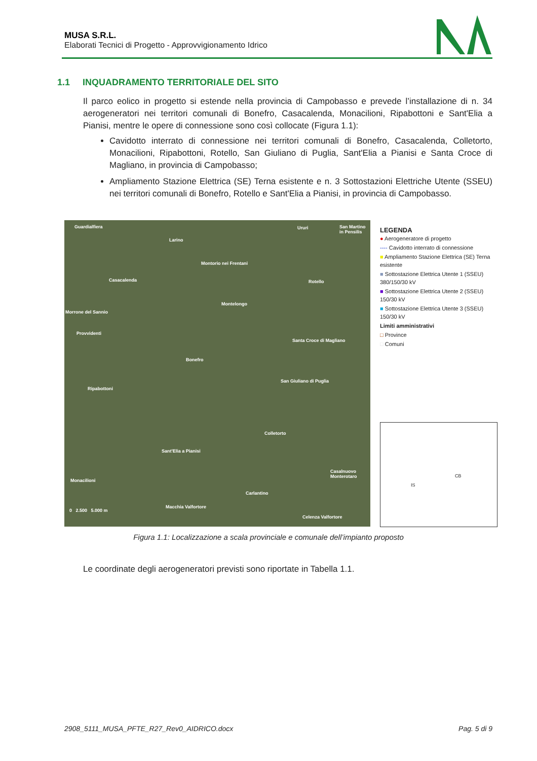MUSA S.R.L.
Elaborati Tecnici di Progetto - Approvvigionamento Idrico
1.1 INQUADRAMENTO TERRITORIALE DEL SITO
Il parco eolico in progetto si estende nella provincia di Campobasso e prevede l’installazione di n. 34 aerogeneratori nei territori comunali di Bonefro, Casacalenda, Monacilioni, Ripabottoni e Sant'Elia a Pianisi, mentre le opere di connessione sono così collocate (Figura 1.1):
Cavidotto interrato di connessione nei territori comunali di Bonefro, Casacalenda, Colletorto, Monacilioni, Ripabottoni, Rotello, San Giuliano di Puglia, Sant'Elia a Pianisi e Santa Croce di Magliano, in provincia di Campobasso;
Ampliamento Stazione Elettrica (SE) Terna esistente e n. 3 Sottostazioni Elettriche Utente (SSEU) nei territori comunali di Bonefro, Rotello e Sant'Elia a Pianisi, in provincia di Campobasso.
Guardialfiera
Larino
Ururi San Martino in Pensilis
Montorio nei Frentani
Casacalenda Rotello
Montelongo
Morrone del Sannio
Provvidenti
Santa Croce di Magliano
Bonefro
Ripabottoni
San Giuliano di Puglia
Colletorto
Sant'Elia a Pianisi
Monacilioni
Casalnuovo Monterotaro
Carlantino
Macchia Valfortore
Celenza Valfortore
0 2.500 5.000 m
LEGENDA
● Aerogeneratore di progetto
---- Cavidotto interrato di connessione
■ Ampliamento Stazione Elettrica (SE) Terna esistente
■ Sottostazione Elettrica Utente 1 (SSEU) 380/150/30 kV
■ Sottostazione Elettrica Utente 2 (SSEU) 150/30 kV
■ Sottostazione Elettrica Utente 3 (SSEU) 150/30 kV
Limiti amministrativi
□ Province
□ Comuni
IS
CB
Figura 1.1: Localizzazione a scala provinciale e comunale dell’impianto proposto
Le coordinate degli aerogeneratori previsti sono riportate in Tabella 1.1.
2908_5111_MUSA_PFTE_R27_Rev0_AIDRICO.docx
Pag. 5 di 9